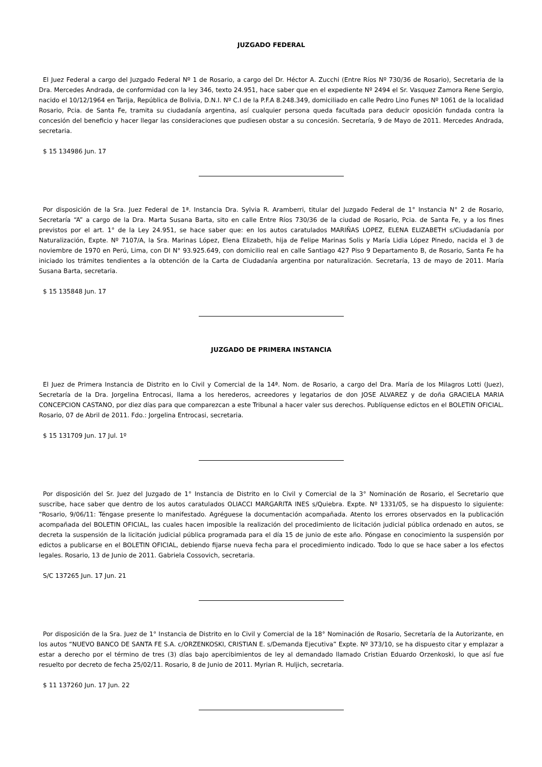JUZGADO FEDERAL
El Juez Federal a cargo del Juzgado Federal Nº 1 de Rosario, a cargo del Dr. Héctor A. Zucchi (Entre Ríos Nº 730/36 de Rosario), Secretaria de la Dra. Mercedes Andrada, de conformidad con la ley 346, texto 24.951, hace saber que en el expediente Nº 2494 el Sr. Vasquez Zamora Rene Sergio, nacido el 10/12/1964 en Tarija, República de Bolivia, D.N.I. Nº C.I de la P.F.A 8.248.349, domiciliado en calle Pedro Lino Funes Nº 1061 de la localidad Rosario, Pcia. de Santa Fe, tramita su ciudadanía argentina, así cualquier persona queda facultada para deducir oposición fundada contra la concesión del beneficio y hacer llegar las consideraciones que pudiesen obstar a su concesión. Secretaría, 9 de Mayo de 2011. Mercedes Andrada, secretaria.
$ 15 134986 Jun. 17
Por disposición de la Sra. Juez Federal de 1ª. Instancia Dra. Sylvia R. Aramberri, titular del Juzgado Federal de 1° Instancia N° 2 de Rosario, Secretaría “A” a cargo de la Dra. Marta Susana Barta, sito en calle Entre Ríos 730/36 de la ciudad de Rosario, Pcia. de Santa Fe, y a los fines previstos por el art. 1° de la Ley 24.951, se hace saber que: en los autos caratulados MARIÑAS LOPEZ, ELENA ELIZABETH s/Ciudadanía por Naturalización, Expte. Nº 7107/A, la Sra. Marinas López, Elena Elizabeth, hija de Felipe Marinas Solis y María Lidia López Pinedo, nacida el 3 de noviembre de 1970 en Perú, Lima, con DI N° 93.925.649, con domicilio real en calle Santiago 427 Piso 9 Departamento B, de Rosario, Santa Fe ha iniciado los trámites tendientes a la obtención de la Carta de Ciudadanía argentina por naturalización. Secretaría, 13 de mayo de 2011. María Susana Barta, secretaria.
$ 15 135848 Jun. 17
JUZGADO DE PRIMERA INSTANCIA
El Juez de Primera Instancia de Distrito en lo Civil y Comercial de la 14ª. Nom. de Rosario, a cargo del Dra. María de los Milagros Lotti (Juez), Secretaría de la Dra. Jorgelina Entrocasi, llama a los herederos, acreedores y legatarios de don JOSE ALVAREZ y de doña GRACIELA MARIA CONCEPCION CASTANO, por diez días para que comparezcan a este Tribunal a hacer valer sus derechos. Publíquense edictos en el BOLETIN OFICIAL. Rosario, 07 de Abril de 2011. Fdo.: Jorgelina Entrocasi, secretaria.
$ 15 131709 Jun. 17 Jul. 1º
Por disposición del Sr. Juez del Juzgado de 1° Instancia de Distrito en lo Civil y Comercial de la 3° Nominación de Rosario, el Secretario que suscribe, hace saber que dentro de los autos caratulados OLIACCI MARGARITA INES s/Quiebra. Expte. Nº 1331/05, se ha dispuesto lo siguiente: “Rosario, 9/06/11: Téngase presente lo manifestado. Agréguese la documentación acompañada. Atento los errores observados en la publicación acompañada del BOLETIN OFICIAL, las cuales hacen imposible la realización del procedimiento de licitación judicial pública ordenado en autos, se decreta la suspensión de la licitación judicial pública programada para el día 15 de junio de este año. Póngase en conocimiento la suspensión por edictos a publicarse en el BOLETIN OFICIAL, debiendo fijarse nueva fecha para el procedimiento indicado. Todo lo que se hace saber a los efectos legales. Rosario, 13 de Junio de 2011. Gabriela Cossovich, secretaria.
S/C 137265 Jun. 17 Jun. 21
Por disposición de la Sra. Juez de 1° Instancia de Distrito en lo Civil y Comercial de la 18° Nominación de Rosario, Secretaría de la Autorizante, en los autos “NUEVO BANCO DE SANTA FE S.A. c/ORZENKOSKI, CRISTIAN E. s/Demanda Ejecutiva” Expte. Nº 373/10, se ha dispuesto citar y emplazar a estar a derecho por el término de tres (3) días bajo apercibimientos de ley al demandado llamado Cristian Eduardo Orzenkoski, lo que así fue resuelto por decreto de fecha 25/02/11. Rosario, 8 de Junio de 2011. Myrian R. Huljich, secretaria.
$ 11 137260 Jun. 17 Jun. 22